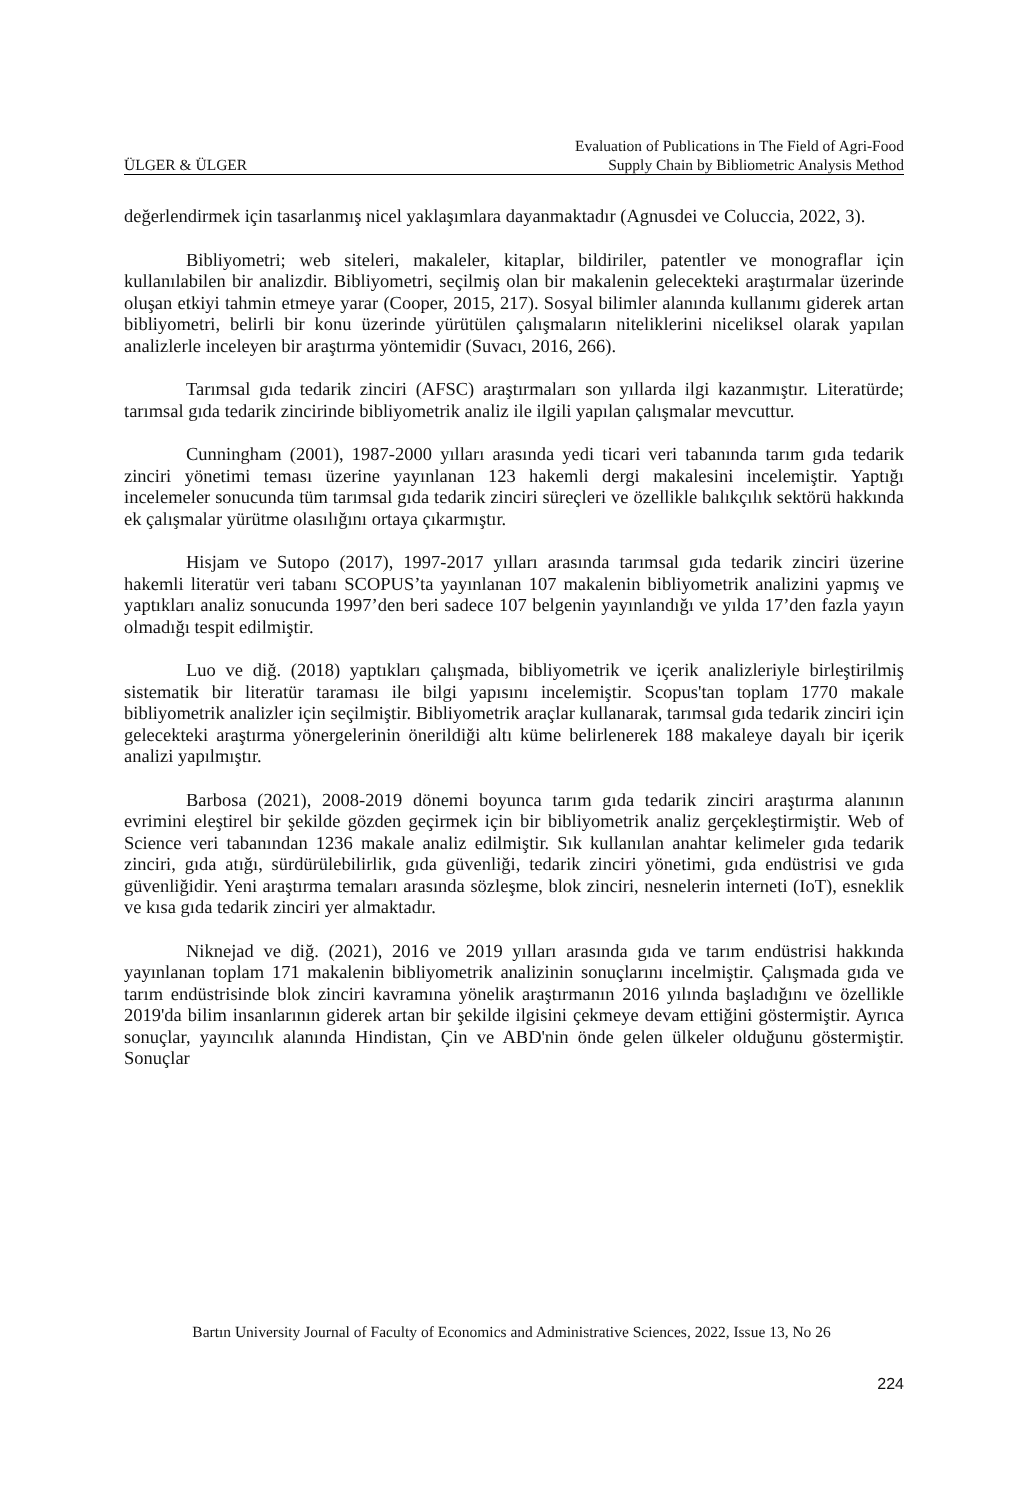ÜLGER & ÜLGER Evaluation of Publications in The Field of Agri-Food
Supply Chain by Bibliometric Analysis Method
değerlendirmek için tasarlanmış nicel yaklaşımlara dayanmaktadır (Agnusdei ve Coluccia, 2022, 3).
Bibliyometri; web siteleri, makaleler, kitaplar, bildiriler, patentler ve monograflar için kullanılabilen bir analizdir. Bibliyometri, seçilmiş olan bir makalenin gelecekteki araştırmalar üzerinde oluşan etkiyi tahmin etmeye yarar (Cooper, 2015, 217). Sosyal bilimler alanında kullanımı giderek artan bibliyometri, belirli bir konu üzerinde yürütülen çalışmaların niteliklerini niceliksel olarak yapılan analizlerle inceleyen bir araştırma yöntemidir (Suvacı, 2016, 266).
Tarımsal gıda tedarik zinciri (AFSC) araştırmaları son yıllarda ilgi kazanmıştır. Literatürde; tarımsal gıda tedarik zincirinde bibliyometrik analiz ile ilgili yapılan çalışmalar mevcuttur.
Cunningham (2001), 1987-2000 yılları arasında yedi ticari veri tabanında tarım gıda tedarik zinciri yönetimi teması üzerine yayınlanan 123 hakemli dergi makalesini incelemiştir. Yaptığı incelemeler sonucunda tüm tarımsal gıda tedarik zinciri süreçleri ve özellikle balıkçılık sektörü hakkında ek çalışmalar yürütme olasılığını ortaya çıkarmıştır.
Hisjam ve Sutopo (2017), 1997-2017 yılları arasında tarımsal gıda tedarik zinciri üzerine hakemli literatür veri tabanı SCOPUS’ta yayınlanan 107 makalenin bibliyometrik analizini yapmış ve yaptıkları analiz sonucunda 1997’den beri sadece 107 belgenin yayınlandığı ve yılda 17’den fazla yayın olmadığı tespit edilmiştir.
Luo ve diğ. (2018) yaptıkları çalışmada, bibliyometrik ve içerik analizleriyle birleştirilmiş sistematik bir literatür taraması ile bilgi yapısını incelemiştir. Scopus'tan toplam 1770 makale bibliyometrik analizler için seçilmiştir. Bibliyometrik araçlar kullanarak, tarımsal gıda tedarik zinciri için gelecekteki araştırma yönergelerinin önerildiği altı küme belirlenerek 188 makaleye dayalı bir içerik analizi yapılmıştır.
Barbosa (2021), 2008-2019 dönemi boyunca tarım gıda tedarik zinciri araştırma alanının evrimini eleştirel bir şekilde gözden geçirmek için bir bibliyometrik analiz gerçekleştirmiştir. Web of Science veri tabanından 1236 makale analiz edilmiştir. Sık kullanılan anahtar kelimeler gıda tedarik zinciri, gıda atığı, sürdürülebilirlik, gıda güvenliği, tedarik zinciri yönetimi, gıda endüstrisi ve gıda güvenliğidir. Yeni araştırma temaları arasında sözleşme, blok zinciri, nesnelerin interneti (IoT), esneklik ve kısa gıda tedarik zinciri yer almaktadır.
Niknejad ve diğ. (2021), 2016 ve 2019 yılları arasında gıda ve tarım endüstrisi hakkında yayınlanan toplam 171 makalenin bibliyometrik analizinin sonuçlarını incelmiştir. Çalışmada gıda ve tarım endüstrisinde blok zinciri kavramına yönelik araştırmanın 2016 yılında başladığını ve özellikle 2019'da bilim insanlarının giderek artan bir şekilde ilgisini çekmeye devam ettiğini göstermiştir. Ayrıca sonuçlar, yayıncılık alanında Hindistan, Çin ve ABD'nin önde gelen ülkeler olduğunu göstermiştir. Sonuçlar
Bartın University Journal of Faculty of Economics and Administrative Sciences, 2022, Issue 13, No 26
224